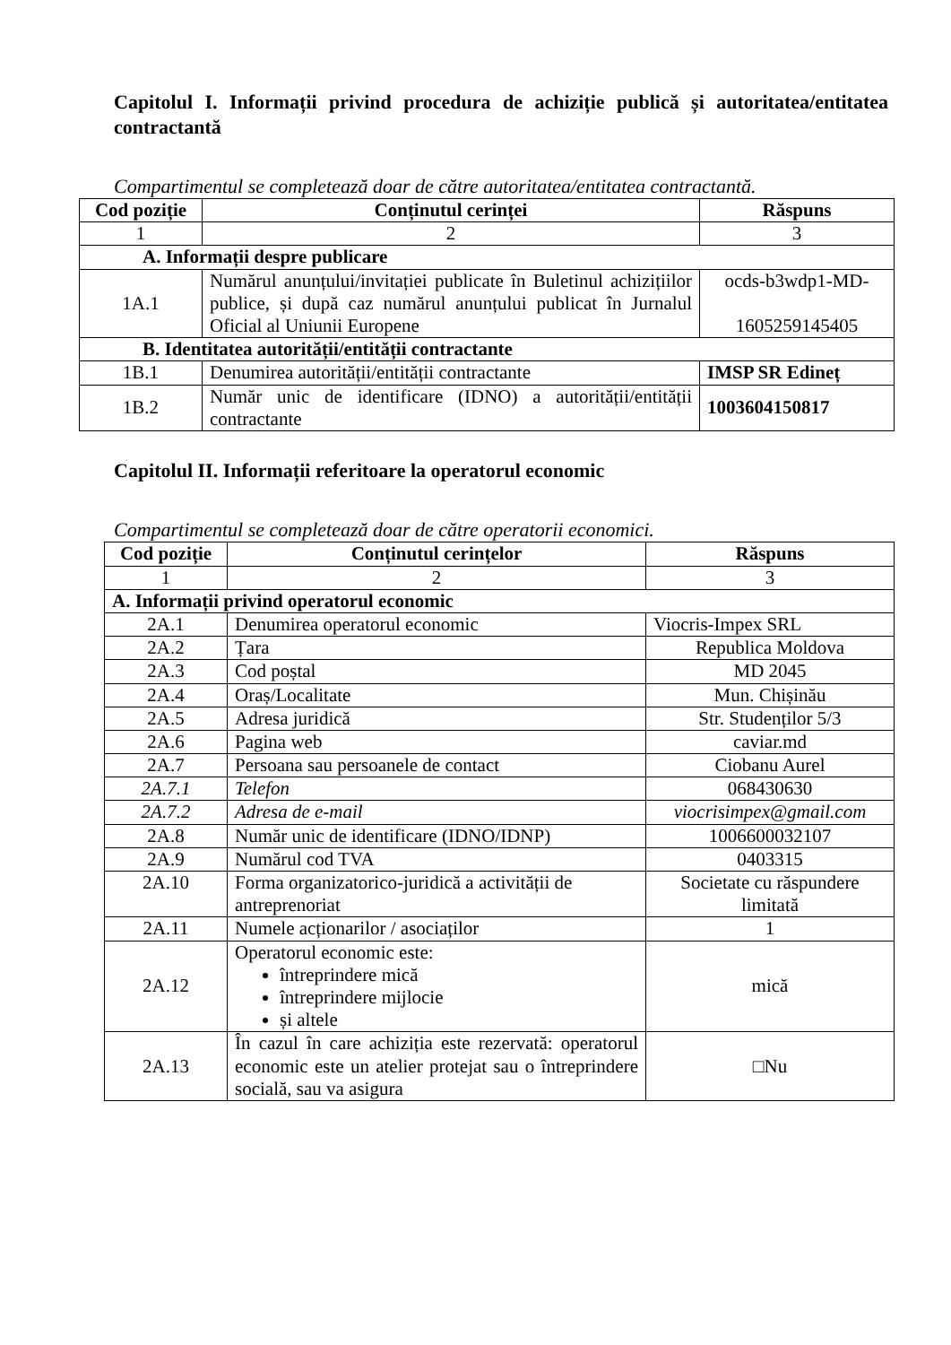Capitolul I. Informații privind procedura de achiziție publică și autoritatea/entitatea contractantă
Compartimentul se completează doar de către autoritatea/entitatea contractantă.
| Cod poziție | Conținutul cerinței | Răspuns |
| --- | --- | --- |
| 1 | 2 | 3 |
| A. Informații despre publicare | | |
| 1A.1 | Numărul anunțului/invitației publicate în Buletinul achizițiilor publice, și după caz numărul anunțului publicat în Jurnalul Oficial al Uniunii Europene | ocds-b3wdp1-MD- 1605259145405 |
| B. Identitatea autorității/entității contractante | | |
| 1B.1 | Denumirea autorității/entității contractante | IMSP SR Edineț |
| 1B.2 | Număr unic de identificare (IDNO) a autorității/entității contractante | 1003604150817 |
Capitolul II. Informații referitoare la operatorul economic
Compartimentul se completează doar de către operatorii economici.
| Cod poziție | Conținutul cerințelor | Răspuns |
| --- | --- | --- |
| 1 | 2 | 3 |
| A. Informații privind operatorul economic | | |
| 2A.1 | Denumirea operatorul economic | Viocris-Impex SRL |
| 2A.2 | Țara | Republica Moldova |
| 2A.3 | Cod poștal | MD 2045 |
| 2A.4 | Oraș/Localitate | Mun. Chișinău |
| 2A.5 | Adresa juridică | Str. Studenților 5/3 |
| 2A.6 | Pagina web | caviar.md |
| 2A.7 | Persoana sau persoanele de contact | Ciobanu Aurel |
| 2A.7.1 | Telefon | 068430630 |
| 2A.7.2 | Adresa de e-mail | viocrisimpex@gmail.com |
| 2A.8 | Număr unic de identificare (IDNO/IDNP) | 1006600032107 |
| 2A.9 | Numărul cod TVA | 0403315 |
| 2A.10 | Forma organizatorico-juridică a activității de antreprenoriat | Societate cu răspundere limitată |
| 2A.11 | Numele acționarilor / asociaților | 1 |
| 2A.12 | Operatorul economic este: întreprindere mică întreprindere mijlocie și altele | mică |
| 2A.13 | În cazul în care achiziția este rezervată: operatorul economic este un atelier protejat sau o întreprindere socială, sau va asigura | □Nu |